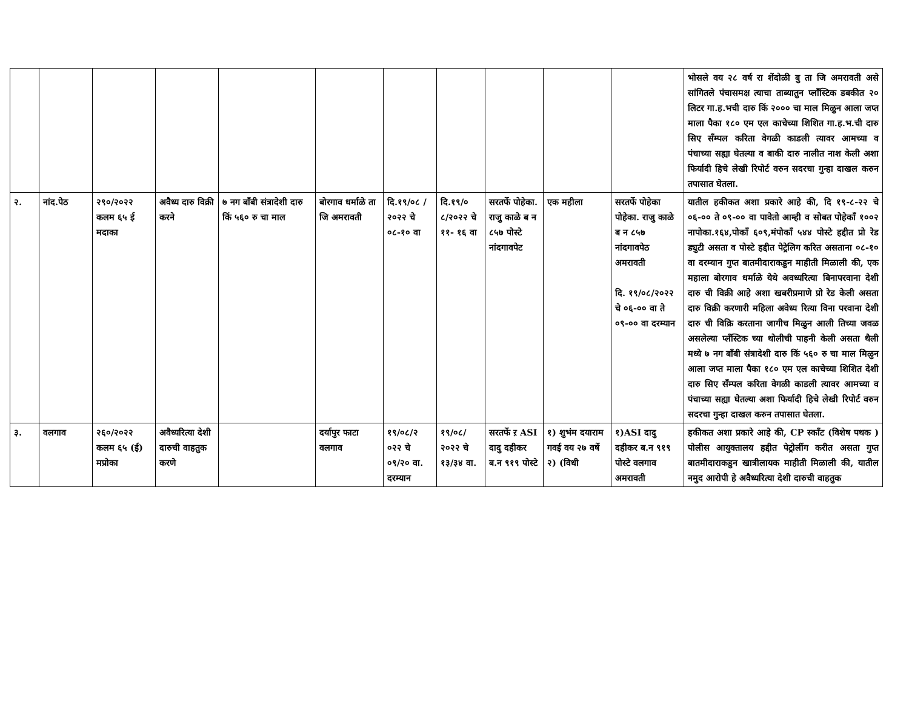| | | | | | | | | | | | भोसले वय २८ वर्ष रा शेंदोळी बु ता जि अमरावती असे सांगितले पंचासमक्ष त्याचा ताब्यातुन प्लाँस्टिक डबकीत २० लिटर गा.ह.भची दारु किं २००० चा माल मिळुन आला जप्त माला पैका १८० एम एल काचेच्या शिशित गा.ह.भ.ची दारु सिए सँम्पल करिता वेगळी काडली त्यावर आमच्या व पंचाच्या सह्या घेतल्या व बाकी दारु नालीत नाश केली अशा फिर्यादी हिचे लेखी रिपोर्ट वरुन सदरचा गुन्हा दाखल करुन तपासात घेतला. |
| २. | नांद.पेठ | २९०/२०२२ कलम ६५ ई मदाका | अवैध्य दारु विक्री करने | ७ नग बाँबी संत्रादेशी दारु किं ५६० रु चा माल | बोरगाव धर्माळे ता जि अमरावती | दि.१९/०८ /२०२२ चे ०८-१० वा | दि.१९/० ८/२०२२ चे ११- १६ वा | सरतर्फे पोहेका. राजु काळे ब न ८५७ पोस्टे नांदगावपेट | एक महीला | सरतर्फे पोहेका पोहेका. राजु काळे ब न ८५७ नांदगावपेठ अमरावती दि. १९/०८/२०२२ चे ०६-०० वा ते ०९-०० वा दरम्यान | यातील हकीकत अशा प्रकारे आहे की, दि १९-८-२२ चे ०६-०० ते ०९-०० वा पावेतो आम्ही व सोबत पोहेकाँ १००२ नापोका.१६४,पोकाँ ६०९,मंपोकाँ ५४४ पोस्टे हद्दीत प्रो रेड ड्युटी असता व पोस्टे हद्दीत पेट्रेलिग करित असताना ०८-१० वा दरम्यान गुप्त बातमीदाराकडुन माहीती मिळाली की, एक महाला बोरगाव धर्माळे येथे अवध्यरित्या बिनापरवाना देशी दारु ची विक्री आहे अशा खबरीप्रमाणे प्रो रेड केली असता दारु विक्री करणारी महिला अवेध्य रित्या विना परवाना देशी दारु ची विक्रि करताना जागीच मिळुन आली तिच्या जवळ असलेल्या प्लँस्टिक च्या थोलीची पाहनी केली असता थैली मध्ये ७ नग बाँबी संत्रादेशी दारु किं ५६० रु चा माल मिळुन आला जप्त माला पैका १८० एम एल काचेच्या शिशित देशी दारु सिए सँम्पल करिता वेगळी काडली त्यावर आमच्या व पंचाच्या सह्या घेतल्या अशा फिर्यादी हिचे लेखी रिपोर्ट वरुन सदरचा गुन्हा दाखल करुन तपासात घेतला. |
| ३. | वलगाव | २६०/२०२२ कलम ६५ (ई) मप्रोका | अवैध्यरित्या देशी दारुची वाहतुक करणे | | दर्यापुर फाटा वलगाव | १९/०८/२ ०२२ चे ०९/२० वा. दरम्यान | १९/०८/ २०२२ चे १३/३४ वा. | सरतर्फे ऱ ASI दादु दहीकर ब.न ९१९ पोस्टे | १) शुभंम दयाराम गवई वय २७ वर्षे २) (विधी | १)ASI दादु दहीकर ब.न ९१९ पोस्टे वलगाव अमरावती | हकीकत अशा प्रकारे आहे की, CP स्कॉंट (विशेष पथक ) पोलीस आयुक्तालय हद्दीत पेट्रोलींग करीत असता गुप्त बातमीदाराकडुन खात्रीलायक माहीती मिळाली की, यातील नमुद आरोपी हे अवैध्यरित्या देशी दारुची वाहतुक |